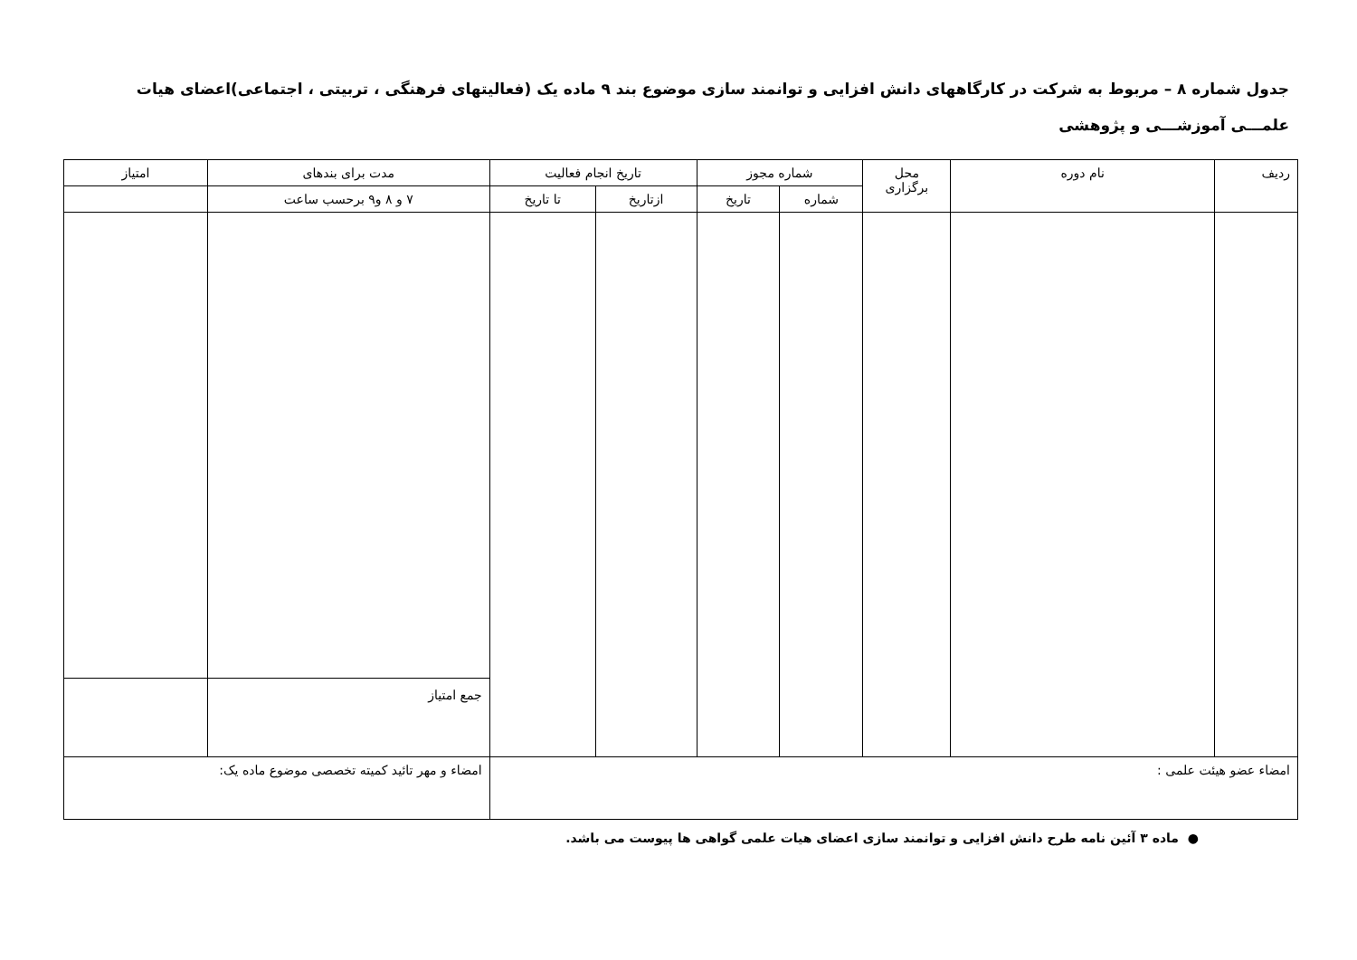جدول شماره ۸ – مربوط به شرکت در کارگاههای دانش افزایی و توانمند سازی موضوع بند ۹ ماده یک (فعالیتهای فرهنگی ، تربیتی ، اجتماعی)اعضای هیات علمـــی آموزشـــی و پژوهشی
| ردیف | نام دوره | محل برگزاری | شماره مجوز | | تاریخ انجام فعالیت | | مدت برای بندهای | امتیاز |
| --- | --- | --- | --- | --- | --- | --- | --- | --- |
| | | | شماره | تاریخ | ازتاریخ | تا تاریخ | ۷ و ۸ و۹ برحسب ساعت | |
| | | | | | | | جمع امتیاز | |
| امضاء عضو هیئت علمی : | | | | | | | امضاء و مهر تائید کمیته تخصصی موضوع ماده یک: | |
● ماده ۳ آئین نامه طرح دانش افزایی و توانمند سازی اعضای هیات علمی گواهی ها پیوست می باشد.